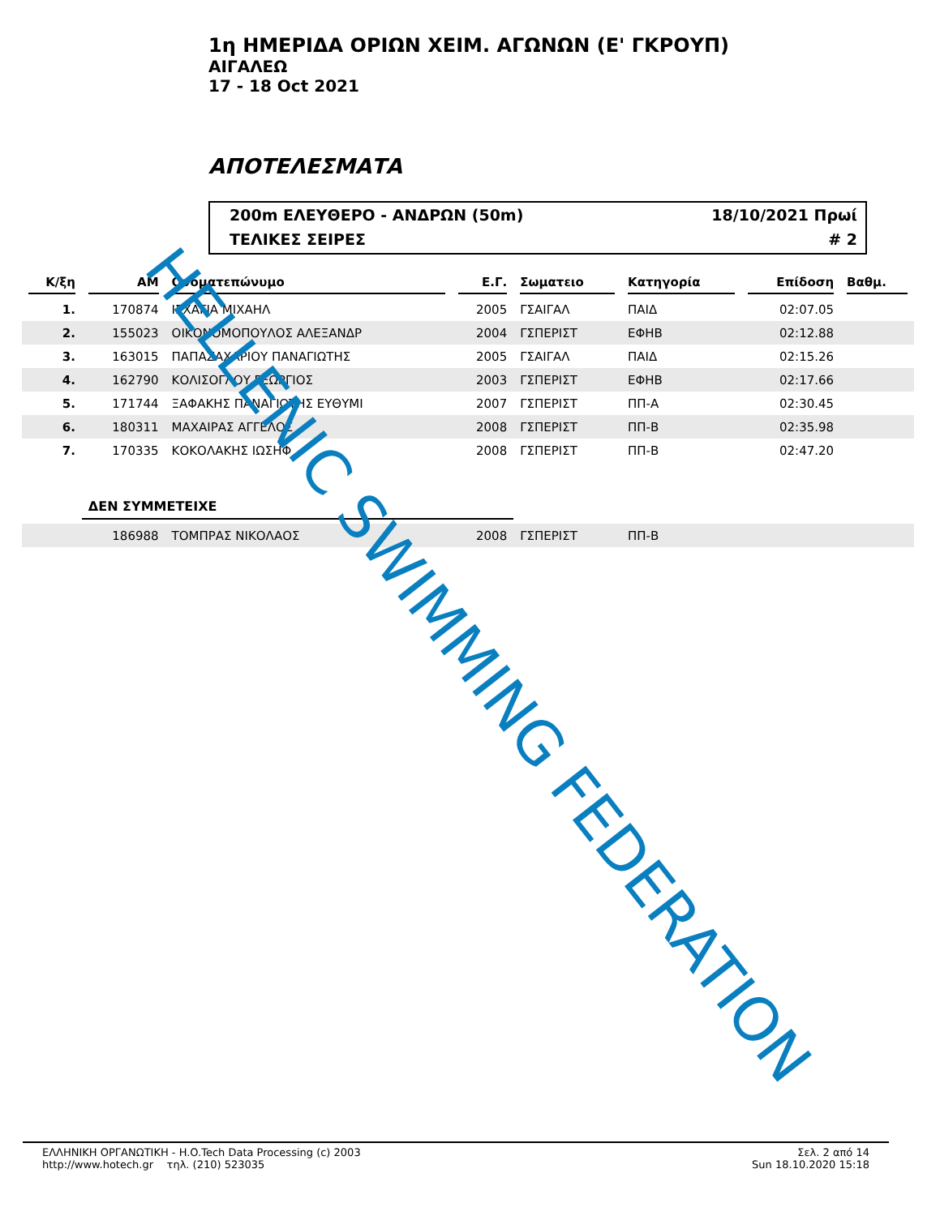1η ΗΜΕΡΙΔΑ ΟΡΙΩΝ ΧΕΙΜ. ΑΓΩΝΩΝ (Ε' ΓΚΡΟΥΠ)
ΑΙΓΑΛΕΩ
17 - 18 Oct 2021
ΑΠΟΤΕΛΕΣΜΑΤΑ
200m ΕΛΕΥΘΕΡΟ - ΑΝΔΡΩΝ (50m) 18/10/2021 Πρωί
ΤΕΛΙΚΕΣ ΣΕΙΡΕΣ # 2
| Κ/ξη | ΑΜ | Ονοματεπώνυμο | Ε.Γ. | Σωματειο | Κατηγορία | Επίδοση | Βαθμ. |
| --- | --- | --- | --- | --- | --- | --- | --- |
| 1. | 170874 | ΙΣΧΑΓΙΑ ΜΙΧΑΗΛ | 2005 | ΓΣΑΙΓΑΛ | ΠΑΙΔ | 02:07.05 | |
| 2. | 155023 | ΟΙΚΟΝΟΜΟΠΟΥΛΟΣ ΑΛΕΞΑΝΔΡ | 2004 | ΓΣΠΕΡΙΣΤ | ΕΦΗΒ | 02:12.88 | |
| 3. | 163015 | ΠΑΠΑΖΑΧΑΡΙΟΥ ΠΑΝΑΓΙΩΤΗΣ | 2005 | ΓΣΑΙΓΑΛ | ΠΑΙΔ | 02:15.26 | |
| 4. | 162790 | ΚΟΛΙΣΟΓΛΟΥ ΓΕΩΡΓΙΟΣ | 2003 | ΓΣΠΕΡΙΣΤ | ΕΦΗΒ | 02:17.66 | |
| 5. | 171744 | ΞΑΦΑΚΗΣ ΠΑΝΑΓΙΩΤΗΣ ΕΥΘΥΜΙ | 2007 | ΓΣΠΕΡΙΣΤ | ΠΠ-Α | 02:30.45 | |
| 6. | 180311 | ΜΑΧΑΙΡΑΣ ΑΓΓΕΛΟΣ | 2008 | ΓΣΠΕΡΙΣΤ | ΠΠ-Β | 02:35.98 | |
| 7. | 170335 | ΚΟΚΟΛΑΚΗΣ ΙΩΣΗΦ | 2008 | ΓΣΠΕΡΙΣΤ | ΠΠ-Β | 02:47.20 | |
| | ΔΕΝ ΣΥΜΜΕΤΕΙΧΕ | | | | | | |
| | 186988 | ΤΟΜΠΡΑΣ ΝΙΚΟΛΑΟΣ | 2008 | ΓΣΠΕΡΙΣΤ | ΠΠ-Β | | |
HELLENIC SWIMMING FEDERATION
ΕΛΛΗΝΙΚΗ ΟΡΓΑΝΩΤΙΚΗ - H.O.Tech Data Processing (c) 2003
http://www.hotech.gr τηλ. (210) 523035
Σελ. 2 από 14
Sun 18.10.2020 15:18